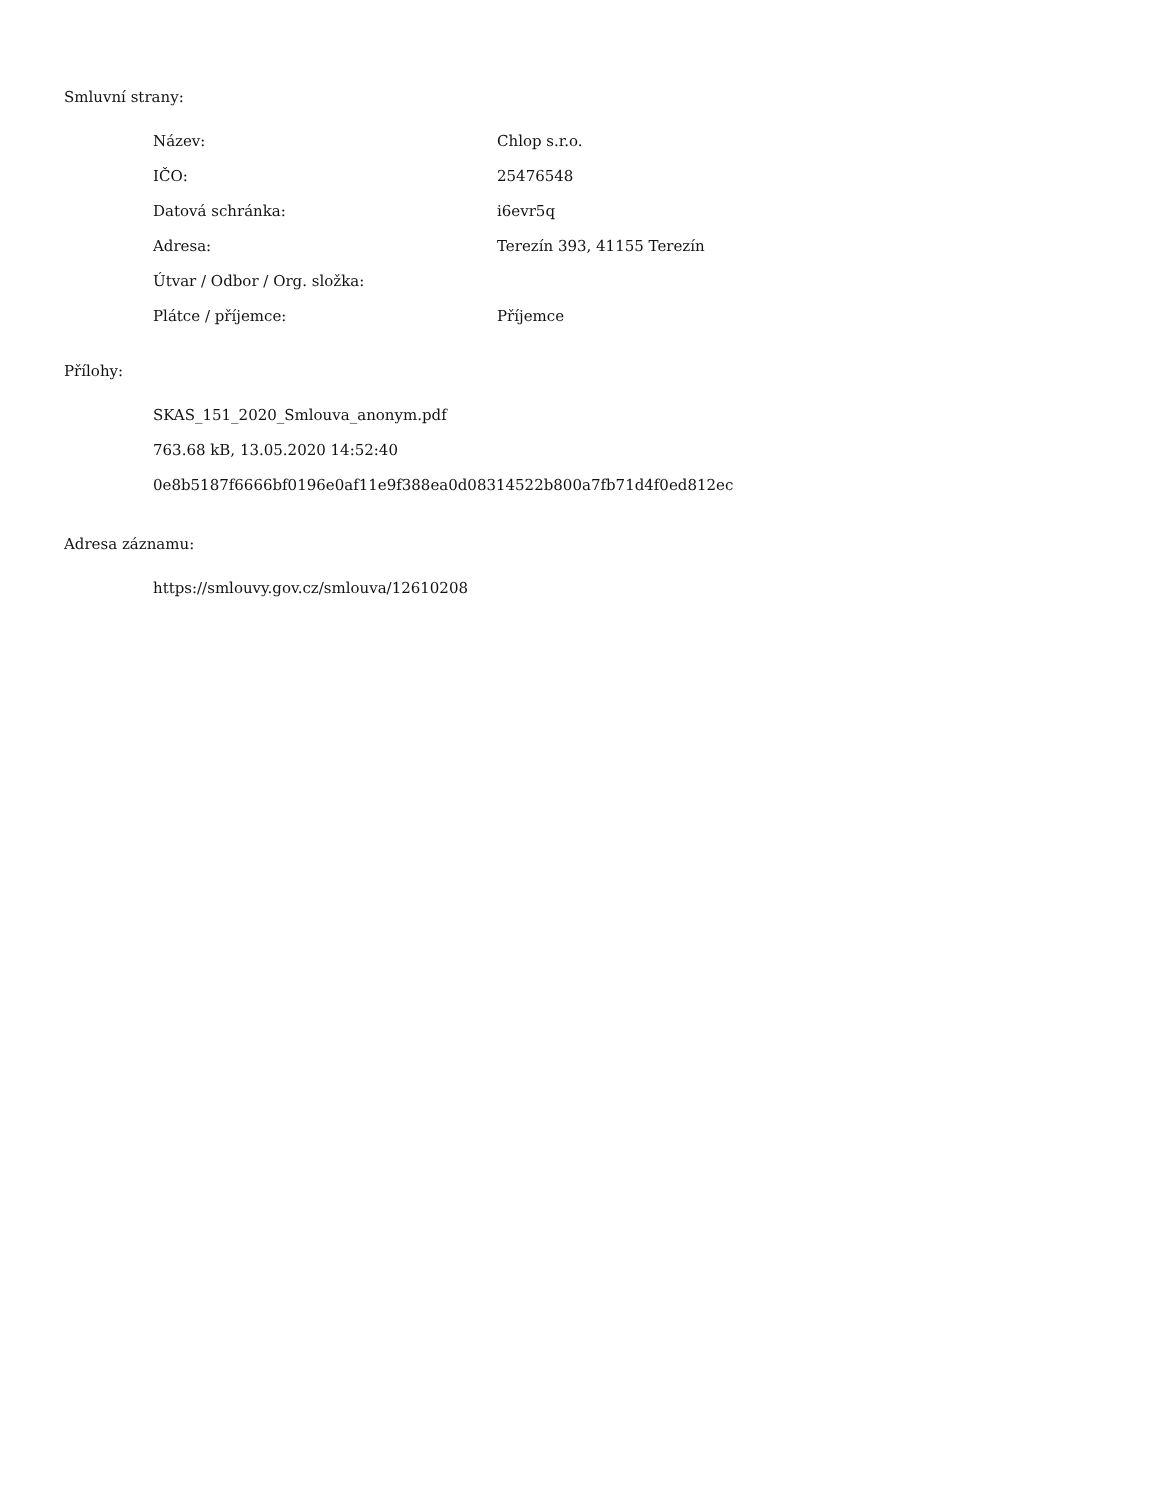Smluvní strany:
| Název: | Chlop s.r.o. |
| IČO: | 25476548 |
| Datová schránka: | i6evr5q |
| Adresa: | Terezín 393, 41155 Terezín |
| Útvar / Odbor / Org. složka: | |
| Plátce / příjemce: | Příjemce |
Přílohy:
SKAS_151_2020_Smlouva_anonym.pdf
763.68 kB, 13.05.2020 14:52:40
0e8b5187f6666bf0196e0af11e9f388ea0d08314522b800a7fb71d4f0ed812ec
Adresa záznamu:
https://smlouvy.gov.cz/smlouva/12610208